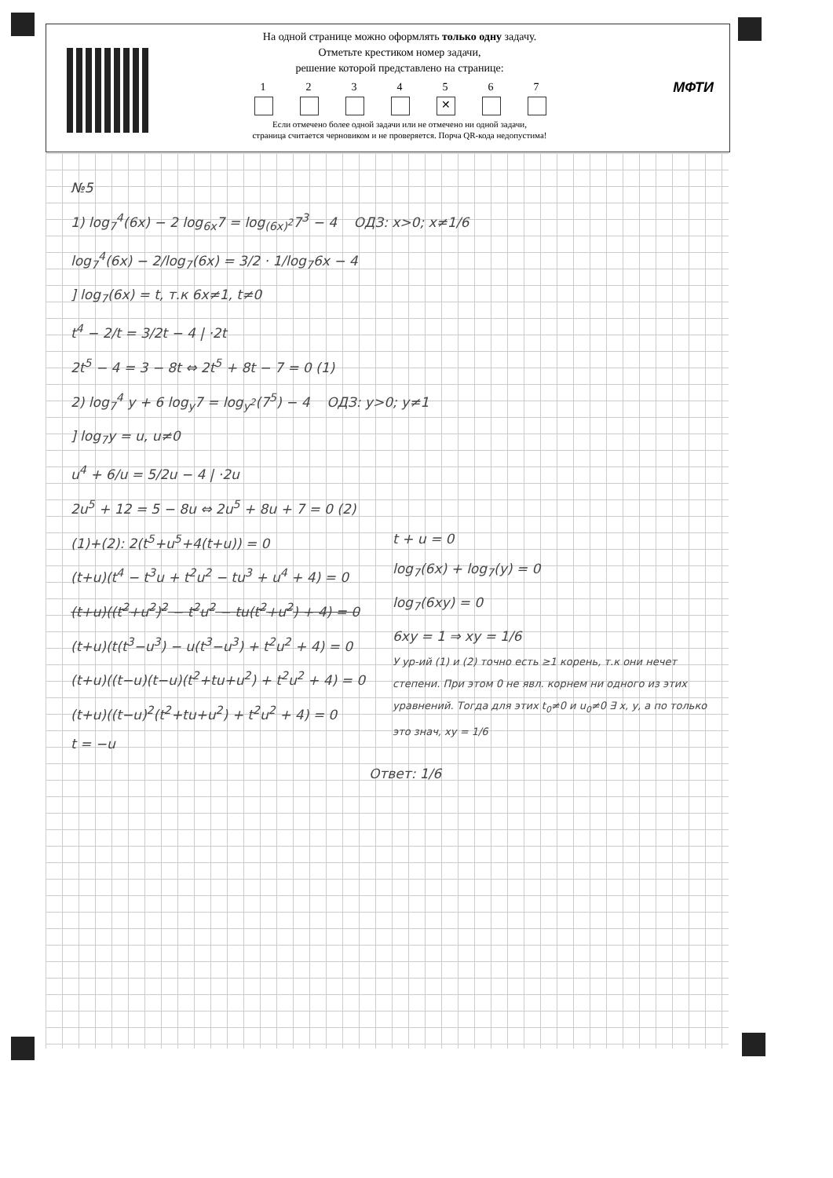На одной странице можно оформлять только одну задачу.
Отметьте крестиком номер задачи,
решение которой представлено на странице:
1 2 3 4 5
✕
6 7
Если отмечено более одной задачи или не отмечено ни одной задачи,
страница считается черновиком и не проверяется. Порча QR-кода недопустима!
МФТИ
№5
1) log<sub>7</sub><sup>4</sup>(6x) − 2 log<sub>6x</sub>7 = log<sub>(6x)<sup>2</sup></sub>7<sup>3</sup> − 4 ОДЗ: x>0; x≠1/6
log<sub>7</sub><sup>4</sup>(6x) − 2/log<sub>7</sub>(6x) = 3/2 · 1/log<sub>7</sub>6x − 4
] log<sub>7</sub>(6x) = t, т.к 6x≠1, t≠0
t<sup>4</sup> − 2/t = 3/2t − 4 | ·2t
2t<sup>5</sup> − 4 = 3 − 8t ⇔ 2t<sup>5</sup> + 8t − 7 = 0 (1)
2) log<sub>7</sub><sup>4</sup> y + 6 log<sub>y</sub>7 = log<sub>y<sup>2</sup></sub>(7<sup>5</sup>) − 4 ОДЗ: y>0; y≠1
] log<sub>7</sub>y = u, u≠0
u<sup>4</sup> + 6/u = 5/2u − 4 | ·2u
2u<sup>5</sup> + 12 = 5 − 8u ⇔ 2u<sup>5</sup> + 8u + 7 = 0 (2)
(1)+(2): 2(t<sup>5</sup>+u<sup>5</sup>+4(t+u)) = 0
(t+u)(t<sup>4</sup> − t<sup>3</sup>u + t<sup>2</sup>u<sup>2</sup> − tu<sup>3</sup> + u<sup>4</sup> + 4) = 0
(t+u)((t<sup>2</sup>+u<sup>2</sup>)<sup>2</sup> − t<sup>2</sup>u<sup>2</sup> − tu(t<sup>2</sup>+u<sup>2</sup>) + 4) = 0
(t+u)(t(t<sup>3</sup>−u<sup>3</sup>) − u(t<sup>3</sup>−u<sup>3</sup>) + t<sup>2</sup>u<sup>2</sup> + 4) = 0
(t+u)((t−u)(t−u)(t<sup>2</sup>+tu+u<sup>2</sup>) + t<sup>2</sup>u<sup>2</sup> + 4) = 0
(t+u)((t−u)<sup>2</sup>(t<sup>2</sup>+tu+u<sup>2</sup>) + t<sup>2</sup>u<sup>2</sup> + 4) = 0
t = −u
t + u = 0
log<sub>7</sub>(6x) + log<sub>7</sub>(y) = 0
log<sub>7</sub>(6xy) = 0
6xy = 1 ⇒ xy = 1/6
У ур-ий (1) и (2) точно есть ≥1 корень, т.к они нечет степени. При этом 0 не явл. корнем ни одного из этих уравнений. Тогда для этих t<sub>0</sub>≠0 и u<sub>0</sub>≠0 ∃ x, y, а по только это знач, xy = 1/6
Ответ: 1/6